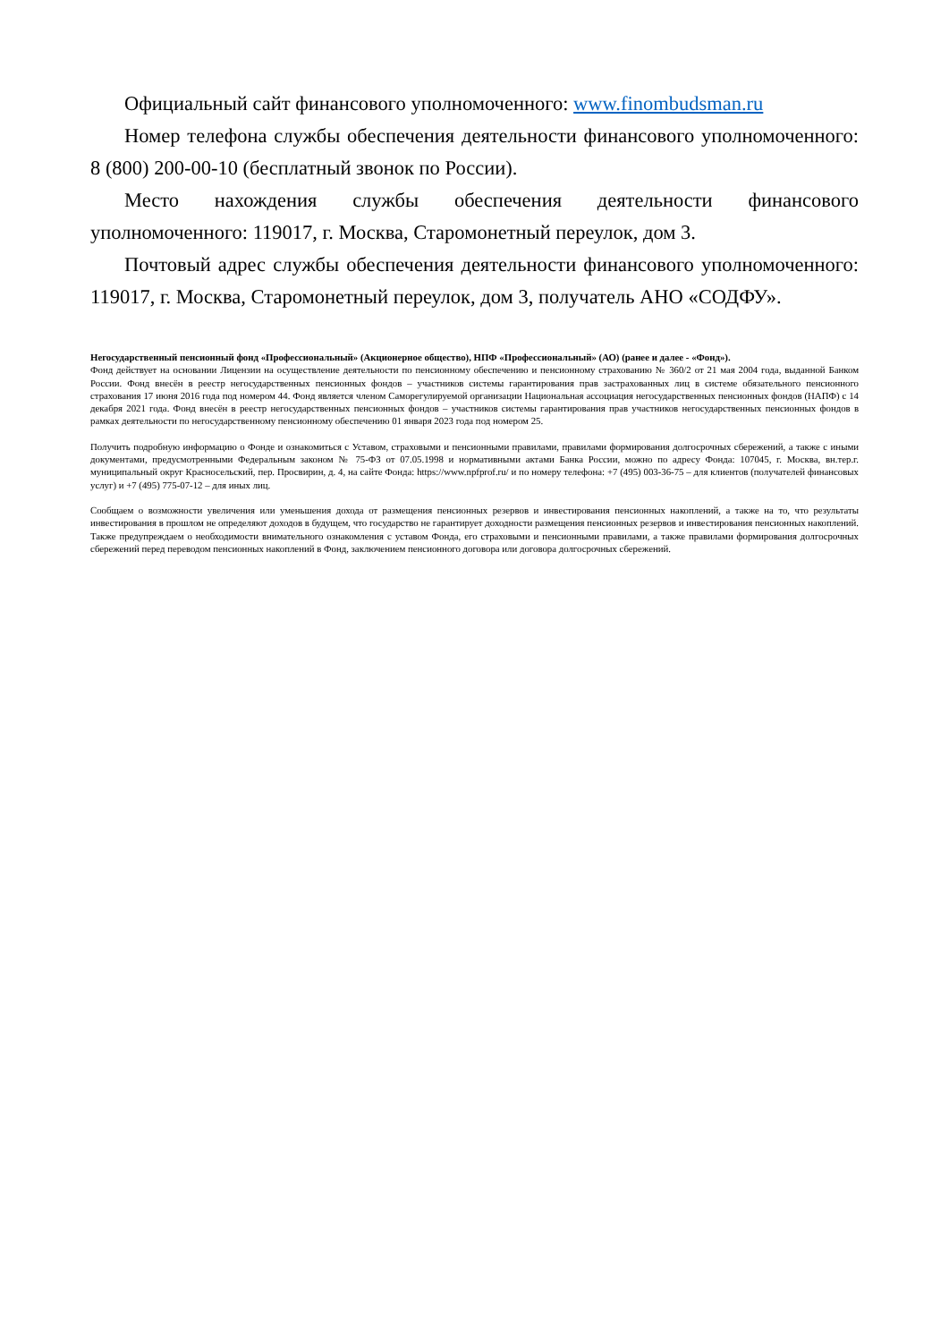Официальный сайт финансового уполномоченного: www.finombudsman.ru
Номер телефона службы обеспечения деятельности финансового уполномоченного: 8 (800) 200-00-10 (бесплатный звонок по России).
Место нахождения службы обеспечения деятельности финансового уполномоченного: 119017, г. Москва, Старомонетный переулок, дом 3.
Почтовый адрес службы обеспечения деятельности финансового уполномоченного: 119017, г. Москва, Старомонетный переулок, дом 3, получатель АНО «СОДФУ».
Негосударственный пенсионный фонд «Профессиональный» (Акционерное общество), НПФ «Профессиональный» (АО) (ранее и далее - «Фонд»).
Фонд действует на основании Лицензии на осуществление деятельности по пенсионному обеспечению и пенсионному страхованию № 360/2 от 21 мая 2004 года, выданной Банком России. Фонд внесён в реестр негосударственных пенсионных фондов – участников системы гарантирования прав застрахованных лиц в системе обязательного пенсионного страхования 17 июня 2016 года под номером 44. Фонд является членом Саморегулируемой организации Национальная ассоциация негосударственных пенсионных фондов (НАПФ) с 14 декабря 2021 года. Фонд внесён в реестр негосударственных пенсионных фондов – участников системы гарантирования прав участников негосударственных пенсионных фондов в рамках деятельности по негосударственному пенсионному обеспечению 01 января 2023 года под номером 25.
Получить подробную информацию о Фонде и ознакомиться с Уставом, страховыми и пенсионными правилами, правилами формирования долгосрочных сбережений, а также с иными документами, предусмотренными Федеральным законом № 75-ФЗ от 07.05.1998 и нормативными актами Банка России, можно по адресу Фонда: 107045, г. Москва, вн.тер.г. муниципальный округ Красносельский, пер. Просвирин, д. 4, на сайте Фонда: https://www.npfprof.ru/ и по номеру телефона: +7 (495) 003-36-75 – для клиентов (получателей финансовых услуг) и +7 (495) 775-07-12 – для иных лиц.
Сообщаем о возможности увеличения или уменьшения дохода от размещения пенсионных резервов и инвестирования пенсионных накоплений, а также на то, что результаты инвестирования в прошлом не определяют доходов в будущем, что государство не гарантирует доходности размещения пенсионных резервов и инвестирования пенсионных накоплений. Также предупреждаем о необходимости внимательного ознакомления с уставом Фонда, его страховыми и пенсионными правилами, а также правилами формирования долгосрочных сбережений перед переводом пенсионных накоплений в Фонд, заключением пенсионного договора или договора долгосрочных сбережений.